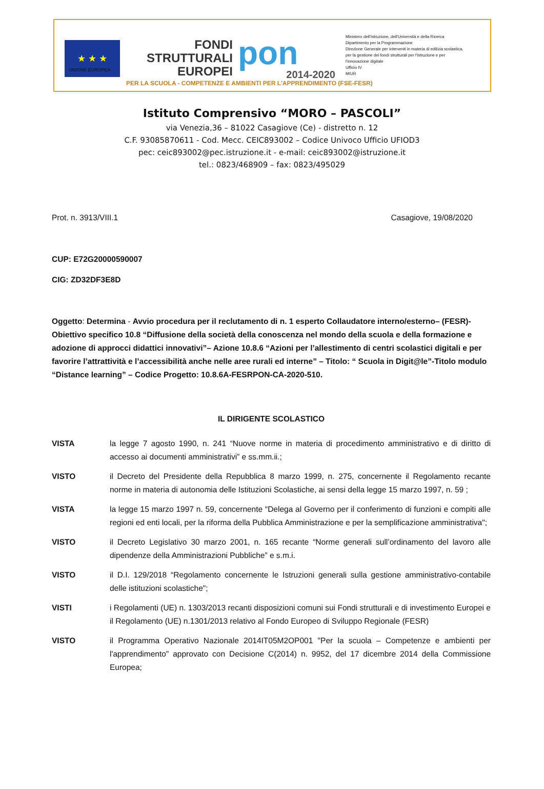★ ★ ★
UNIONE EUROPEA
FONDI
STRUTTURALI
EUROPEI
pon
2014-2020
Ministero dell'Istruzione, dell'Università e della Ricerca
Dipartimento per la Programmazione
Direzione Generale per interventi in materia di edilizia scolastica, per la gestione dei fondi strutturali per l'istruzione e per l'innovazione digitale
Ufficio IV
MIUR
PER LA SCUOLA - COMPETENZE E AMBIENTI PER L'APPRENDIMENTO (FSE-FESR)
Istituto Comprensivo “MORO – PASCOLI”
via Venezia,36 – 81022 Casagiove (Ce) - distretto n. 12
C.F. 93085870611 - Cod. Mecc. CEIC893002 – Codice Univoco Ufficio UFIOD3
pec: ceic893002@pec.istruzione.it - e-mail: ceic893002@istruzione.it
tel.: 0823/468909 – fax: 0823/495029
Prot. n. 3913/VIII.1 Casagiove, 19/08/2020
CUP: E72G20000590007
CIG: ZD32DF3E8D
Oggetto: Determina - Avvio procedura per il reclutamento di n. 1 esperto Collaudatore interno/esterno– (FESR)- Obiettivo specifico 10.8 “Diffusione della società della conoscenza nel mondo della scuola e della formazione e adozione di approcci didattici innovativi”– Azione 10.8.6 “Azioni per l’allestimento di centri scolastici digitali e per favorire l’attrattività e l’accessibilità anche nelle aree rurali ed interne” – Titolo: “ Scuola in Digit@le”-Titolo modulo “Distance learning” – Codice Progetto: 10.8.6A-FESRPON-CA-2020-510.
IL DIRIGENTE SCOLASTICO
VISTA la legge 7 agosto 1990, n. 241 “Nuove norme in materia di procedimento amministrativo e di diritto di accesso ai documenti amministrativi” e ss.mm.ii.;
VISTO il Decreto del Presidente della Repubblica 8 marzo 1999, n. 275, concernente il Regolamento recante norme in materia di autonomia delle Istituzioni Scolastiche, ai sensi della legge 15 marzo 1997, n. 59 ;
VISTA la legge 15 marzo 1997 n. 59, concernente “Delega al Governo per il conferimento di funzioni e compiti alle regioni ed enti locali, per la riforma della Pubblica Amministrazione e per la semplificazione amministrativa";
VISTO il Decreto Legislativo 30 marzo 2001, n. 165 recante “Norme generali sull’ordinamento del lavoro alle dipendenze della Amministrazioni Pubbliche” e s.m.i.
VISTO il D.I. 129/2018 “Regolamento concernente le Istruzioni generali sulla gestione amministrativo-contabile delle istituzioni scolastiche";
VISTI i Regolamenti (UE) n. 1303/2013 recanti disposizioni comuni sui Fondi strutturali e di investimento Europei e il Regolamento (UE) n.1301/2013 relativo al Fondo Europeo di Sviluppo Regionale (FESR)
VISTO il Programma Operativo Nazionale 2014IT05M2OP001 "Per la scuola – Competenze e ambienti per l'apprendimento" approvato con Decisione C(2014) n. 9952, del 17 dicembre 2014 della Commissione Europea;